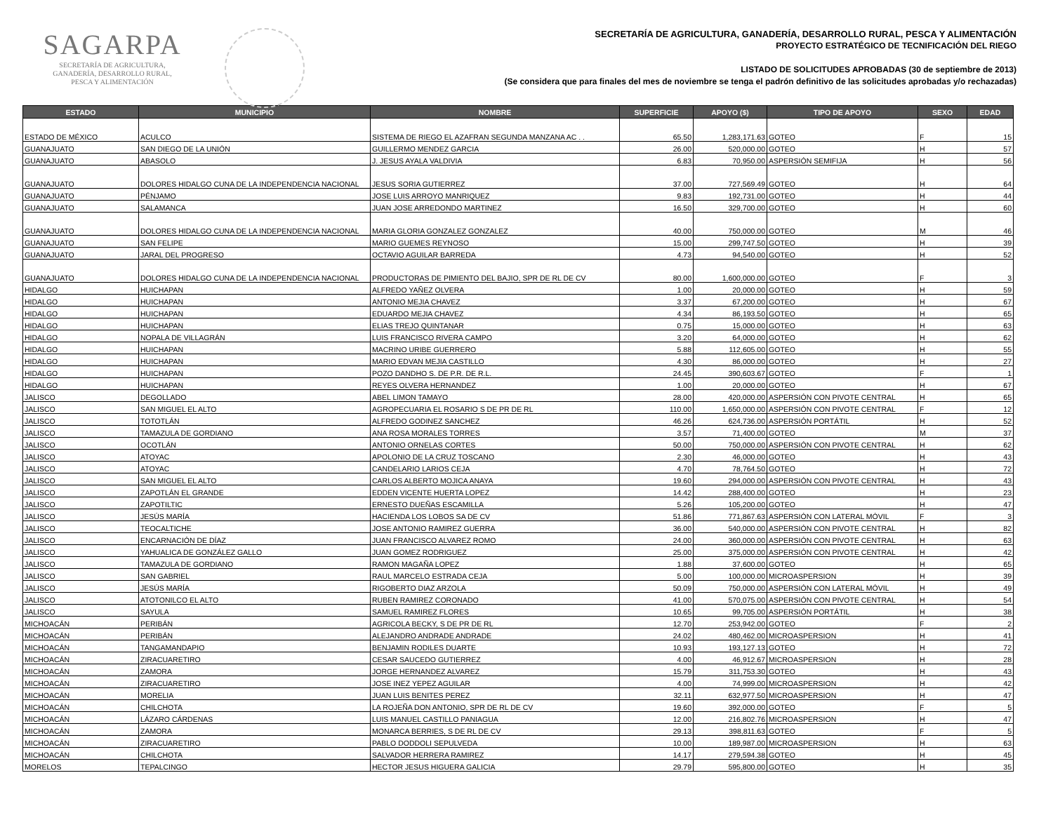SAGARPA
SECRETARÍA DE AGRICULTURA,
GANADERÍA, DESARROLLO RURAL,
PESCA Y ALIMENTACIÓN
SECRETARÍA DE AGRICULTURA, GANADERÍA, DESARROLLO RURAL, PESCA Y ALIMENTACIÓN
PROYECTO ESTRATÉGICO DE TECNIFICACIÓN DEL RIEGO
LISTADO DE SOLICITUDES APROBADAS (30 de septiembre de 2013)
(Se considera que para finales del mes de noviembre se tenga el padrón definitivo de las solicitudes aprobadas y/o rechazadas)
| ESTADO | MUNICIPIO | NOMBRE | SUPERFICIE | APOYO ($) | TIPO DE APOYO | SEXO | EDAD |
| --- | --- | --- | --- | --- | --- | --- | --- |
| ESTADO DE MÉXICO | ACULCO | SISTEMA DE RIEGO EL AZAFRAN SEGUNDA MANZANA AC . . | 65.50 | 1,283,171.63 | GOTEO | F | 15 |
| GUANAJUATO | SAN DIEGO DE LA UNIÓN | GUILLERMO MENDEZ GARCIA | 26.00 | 520,000.00 | GOTEO | H | 57 |
| GUANAJUATO | ABASOLO | J. JESUS AYALA VALDIVIA | 6.83 | 70,950.00 | ASPERSIÓN SEMIFIJA | H | 56 |
| GUANAJUATO | DOLORES HIDALGO CUNA DE LA INDEPENDENCIA NACIONAL | JESUS SORIA GUTIERREZ | 37.00 | 727,569.49 | GOTEO | H | 64 |
| GUANAJUATO | PÉNJAMO | JOSE LUIS ARROYO MANRIQUEZ | 9.83 | 192,731.00 | GOTEO | H | 44 |
| GUANAJUATO | SALAMANCA | JUAN JOSE ARREDONDO MARTINEZ | 16.50 | 329,700.00 | GOTEO | H | 60 |
| GUANAJUATO | DOLORES HIDALGO CUNA DE LA INDEPENDENCIA NACIONAL | MARIA GLORIA GONZALEZ GONZALEZ | 40.00 | 750,000.00 | GOTEO | M | 46 |
| GUANAJUATO | SAN FELIPE | MARIO GUEMES REYNOSO | 15.00 | 299,747.50 | GOTEO | H | 39 |
| GUANAJUATO | JARAL DEL PROGRESO | OCTAVIO AGUILAR BARREDA | 4.73 | 94,540.00 | GOTEO | H | 52 |
| GUANAJUATO | DOLORES HIDALGO CUNA DE LA INDEPENDENCIA NACIONAL | PRODUCTORAS DE PIMIENTO DEL BAJIO, SPR DE RL DE CV | 80.00 | 1,600,000.00 | GOTEO | F | 3 |
| HIDALGO | HUICHAPAN | ALFREDO YAÑEZ OLVERA | 1.00 | 20,000.00 | GOTEO | H | 59 |
| HIDALGO | HUICHAPAN | ANTONIO MEJIA CHAVEZ | 3.37 | 67,200.00 | GOTEO | H | 67 |
| HIDALGO | HUICHAPAN | EDUARDO MEJIA CHAVEZ | 4.34 | 86,193.50 | GOTEO | H | 65 |
| HIDALGO | HUICHAPAN | ELIAS TREJO QUINTANAR | 0.75 | 15,000.00 | GOTEO | H | 63 |
| HIDALGO | NOPALA DE VILLAGRÁN | LUIS FRANCISCO RIVERA CAMPO | 3.20 | 64,000.00 | GOTEO | H | 62 |
| HIDALGO | HUICHAPAN | MACRINO URIBE GUERRERO | 5.88 | 112,605.00 | GOTEO | H | 55 |
| HIDALGO | HUICHAPAN | MARIO EDVAN MEJIA CASTILLO | 4.30 | 86,000.00 | GOTEO | H | 27 |
| HIDALGO | HUICHAPAN | POZO DANDHO S. DE P.R. DE R.L. | 24.45 | 390,603.67 | GOTEO | F | 1 |
| HIDALGO | HUICHAPAN | REYES OLVERA HERNANDEZ | 1.00 | 20,000.00 | GOTEO | H | 67 |
| JALISCO | DEGOLLADO | ABEL LIMON TAMAYO | 28.00 | 420,000.00 | ASPERSIÓN CON PIVOTE CENTRAL | H | 65 |
| JALISCO | SAN MIGUEL EL ALTO | AGROPECUARIA EL ROSARIO S DE PR DE RL | 110.00 | 1,650,000.00 | ASPERSIÓN CON PIVOTE CENTRAL | F | 12 |
| JALISCO | TOTOTLÁN | ALFREDO GODINEZ SANCHEZ | 46.26 | 624,736.00 | ASPERSIÓN PORTÁTIL | H | 52 |
| JALISCO | TAMAZULA DE GORDIANO | ANA ROSA MORALES TORRES | 3.57 | 71,400.00 | GOTEO | M | 37 |
| JALISCO | OCOTLÁN | ANTONIO ORNELAS CORTES | 50.00 | 750,000.00 | ASPERSIÓN CON PIVOTE CENTRAL | H | 62 |
| JALISCO | ATOYAC | APOLONIO DE LA CRUZ TOSCANO | 2.30 | 46,000.00 | GOTEO | H | 43 |
| JALISCO | ATOYAC | CANDELARIO LARIOS CEJA | 4.70 | 78,764.50 | GOTEO | H | 72 |
| JALISCO | SAN MIGUEL EL ALTO | CARLOS ALBERTO MOJICA ANAYA | 19.60 | 294,000.00 | ASPERSIÓN CON PIVOTE CENTRAL | H | 43 |
| JALISCO | ZAPOTLÁN EL GRANDE | EDDEN VICENTE HUERTA LOPEZ | 14.42 | 288,400.00 | GOTEO | H | 23 |
| JALISCO | ZAPOTILTIC | ERNESTO DUEÑAS ESCAMILLA | 5.26 | 105,200.00 | GOTEO | H | 47 |
| JALISCO | JESÚS MARÍA | HACIENDA LOS LOBOS SA DE CV | 51.86 | 771,867.63 | ASPERSIÓN CON LATERAL MÓVIL | F | 3 |
| JALISCO | TEOCALTICHE | JOSE ANTONIO RAMIREZ GUERRA | 36.00 | 540,000.00 | ASPERSIÓN CON PIVOTE CENTRAL | H | 82 |
| JALISCO | ENCARNACIÓN DE DÍAZ | JUAN FRANCISCO ALVAREZ ROMO | 24.00 | 360,000.00 | ASPERSIÓN CON PIVOTE CENTRAL | H | 63 |
| JALISCO | YAHUALICA DE GONZÁLEZ GALLO | JUAN GOMEZ RODRIGUEZ | 25.00 | 375,000.00 | ASPERSIÓN CON PIVOTE CENTRAL | H | 42 |
| JALISCO | TAMAZULA DE GORDIANO | RAMON MAGAÑA LOPEZ | 1.88 | 37,600.00 | GOTEO | H | 65 |
| JALISCO | SAN GABRIEL | RAUL MARCELO ESTRADA CEJA | 5.00 | 100,000.00 | MICROASPERSION | H | 39 |
| JALISCO | JESÚS MARÍA | RIGOBERTO DIAZ ARZOLA | 50.09 | 750,000.00 | ASPERSIÓN CON LATERAL MÓVIL | H | 49 |
| JALISCO | ATOTONILCO EL ALTO | RUBEN RAMIREZ CORONADO | 41.00 | 570,075.00 | ASPERSIÓN CON PIVOTE CENTRAL | H | 54 |
| JALISCO | SAYULA | SAMUEL RAMIREZ FLORES | 10.65 | 99,705.00 | ASPERSIÓN PORTÁTIL | H | 38 |
| MICHOACÁN | PERIBÁN | AGRICOLA BECKY, S DE PR DE RL | 12.70 | 253,942.00 | GOTEO | F | 2 |
| MICHOACÁN | PERIBÁN | ALEJANDRO ANDRADE ANDRADE | 24.02 | 480,462.00 | MICROASPERSION | H | 41 |
| MICHOACÁN | TANGAMANDAPIO | BENJAMIN RODILES DUARTE | 10.93 | 193,127.13 | GOTEO | H | 72 |
| MICHOACÁN | ZIRACUARETIRO | CESAR SAUCEDO GUTIERREZ | 4.00 | 46,912.67 | MICROASPERSION | H | 28 |
| MICHOACÁN | ZAMORA | JORGE HERNANDEZ ALVAREZ | 15.79 | 311,753.30 | GOTEO | H | 43 |
| MICHOACÁN | ZIRACUARETIRO | JOSE INEZ YEPEZ AGUILAR | 4.00 | 74,999.00 | MICROASPERSION | H | 42 |
| MICHOACÁN | MORELIA | JUAN LUIS BENITES PEREZ | 32.11 | 632,977.50 | MICROASPERSION | H | 47 |
| MICHOACÁN | CHILCHOTA | LA ROJEÑA DON ANTONIO, SPR DE RL DE CV | 19.60 | 392,000.00 | GOTEO | F | 5 |
| MICHOACÁN | LÁZARO CÁRDENAS | LUIS MANUEL CASTILLO PANIAGUA | 12.00 | 216,802.76 | MICROASPERSION | H | 47 |
| MICHOACÁN | ZAMORA | MONARCA BERRIES, S DE RL DE CV | 29.13 | 398,811.63 | GOTEO | F | 5 |
| MICHOACÁN | ZIRACUARETIRO | PABLO DODDOLI SEPULVEDA | 10.00 | 189,987.00 | MICROASPERSION | H | 63 |
| MICHOACÁN | CHILCHOTA | SALVADOR HERRERA RAMIREZ | 14.17 | 279,594.38 | GOTEO | H | 45 |
| MORELOS | TEPALCINGO | HECTOR JESUS HIGUERA GALICIA | 29.79 | 595,800.00 | GOTEO | H | 35 |